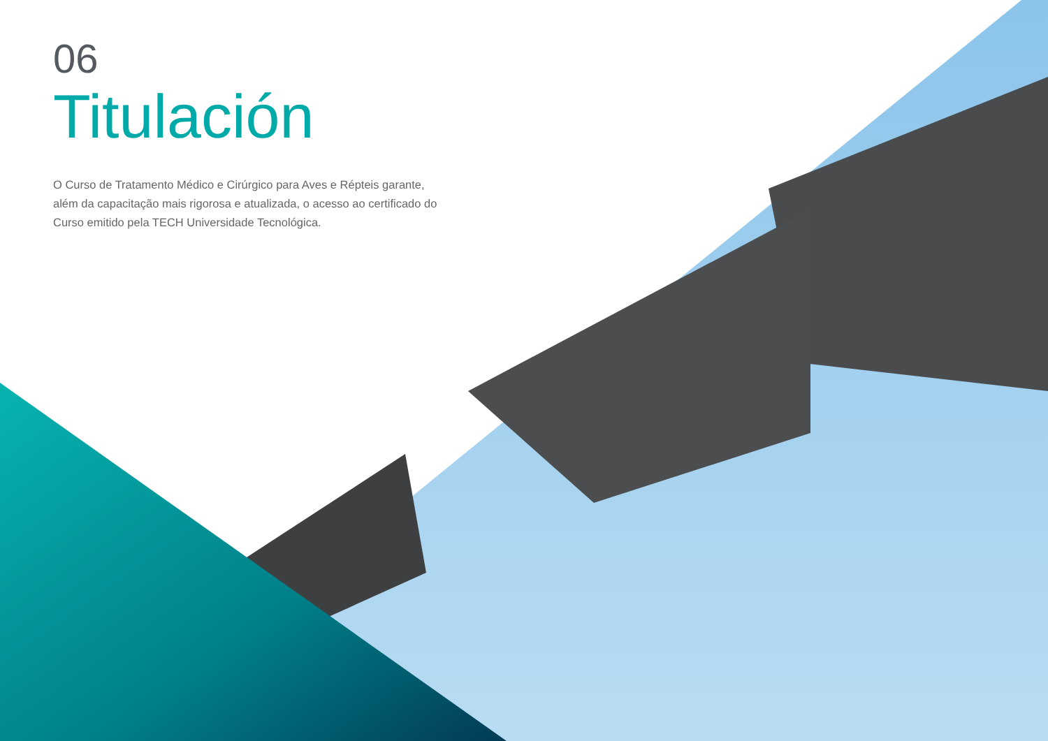06
Titulación
O Curso de Tratamento Médico e Cirúrgico para Aves e Répteis garante, além da capacitação mais rigorosa e atualizada, o acesso ao certificado do Curso emitido pela TECH Universidade Tecnológica.